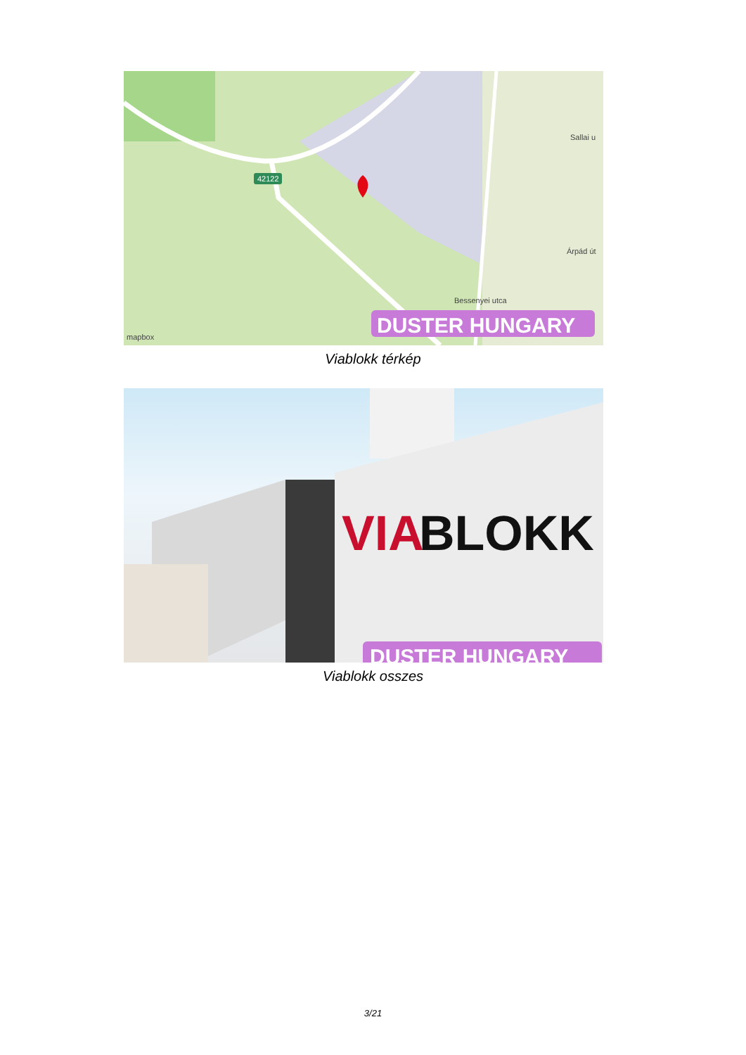42122
DUSTER HUNGARY
Sallai u
Árpád út
Bessenyei utca
mapbox
Viablokk térkép
VIA
BLOKK
DUSTER HUNGARY
Viablokk osszes
3/21